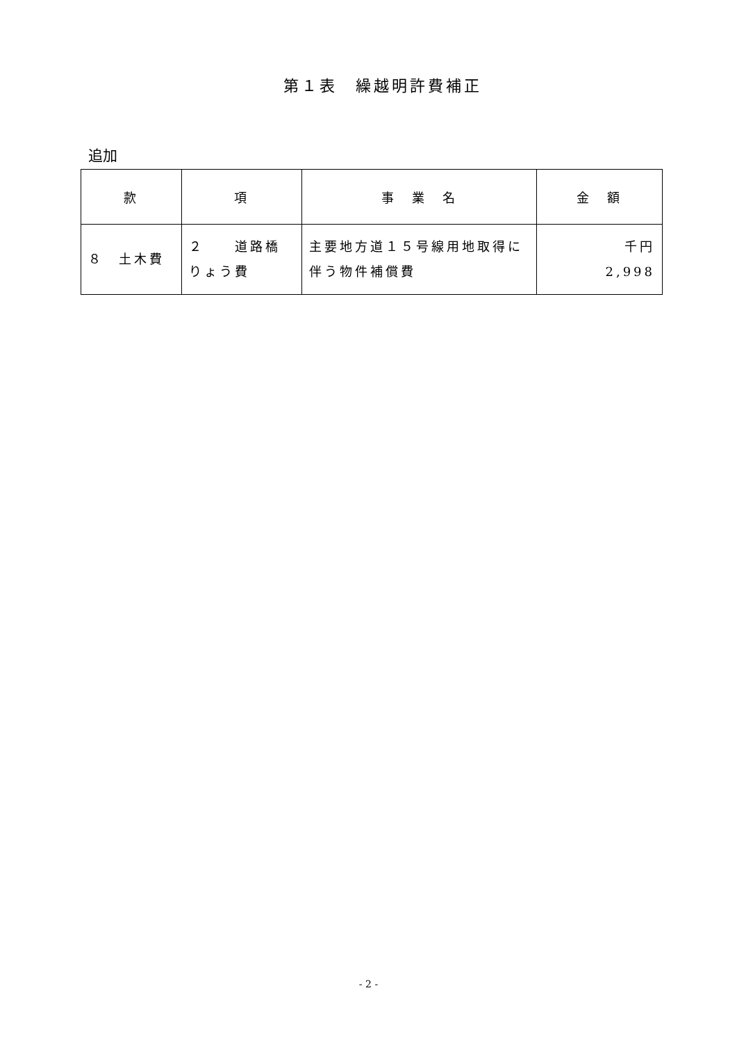第１表　繰越明許費補正
追加
| 款 | 項 | 事 業 名 | 金 額 |
| --- | --- | --- | --- |
| ８ 土木費 | ２ 道路橋りょう費 | 主要地方道１５号線用地取得に伴う物件補償費 | 千円 2,998 |
- 2 -